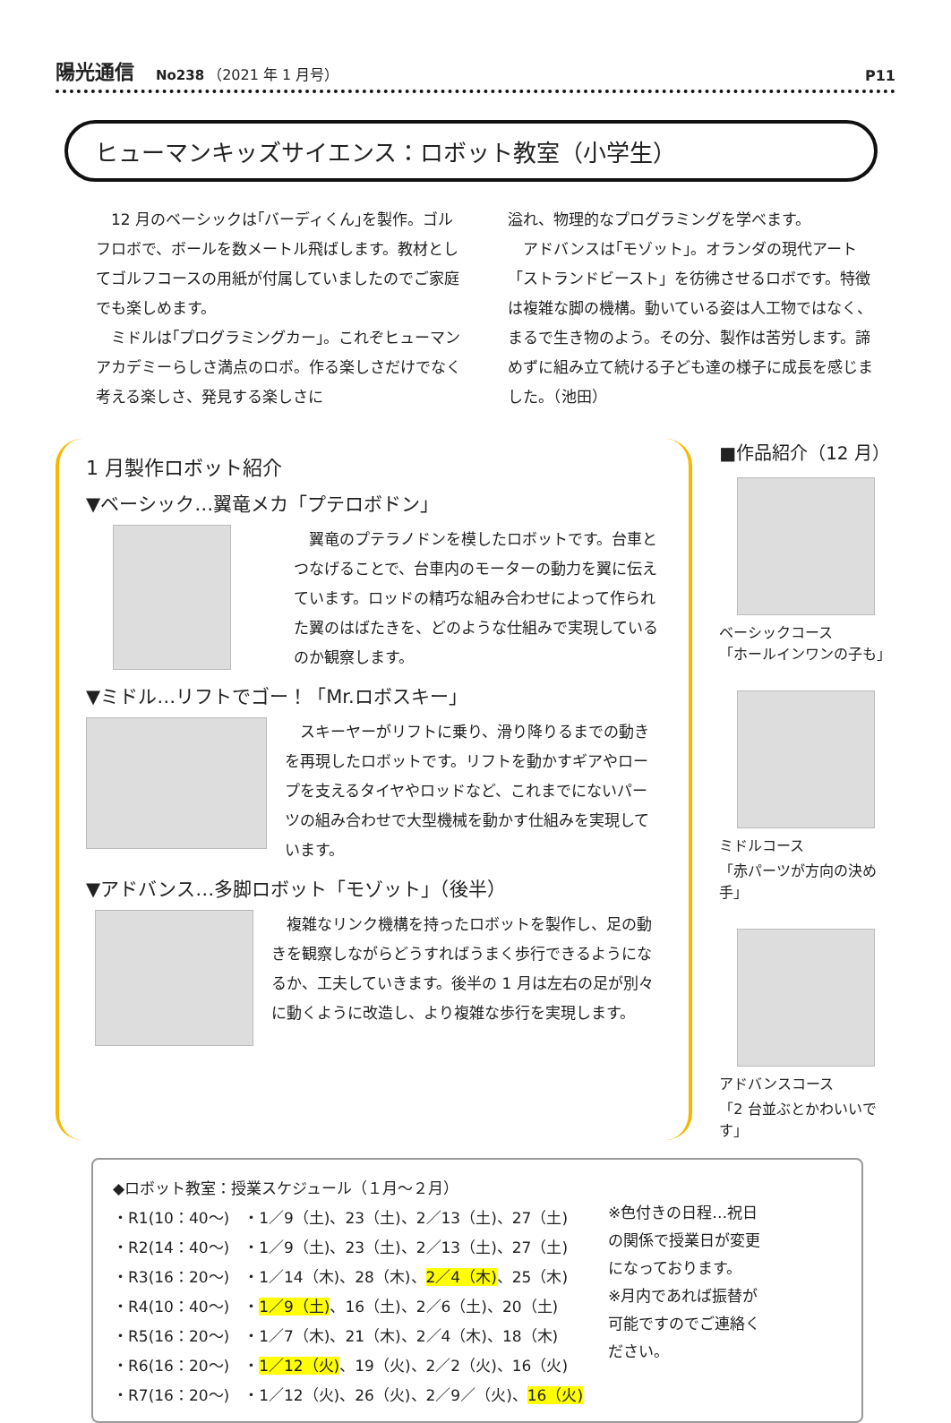陽光通信 No238 （2021 年 1 月号） P11
ヒューマンキッズサイエンス：ロボット教室（小学生）
　12 月のベーシックは｢バーディくん｣を製作。ゴルフロボで、ボールを数メートル飛ばします。教材としてゴルフコースの用紙が付属していましたのでご家庭でも楽しめます。
　ミドルは｢プログラミングカー｣。これぞヒューマンアカデミーらしさ満点のロボ。作る楽しさだけでなく考える楽しさ、発見する楽しさに
溢れ、物理的なプログラミングを学べます。
　アドバンスは｢モゾット｣。オランダの現代アート「ストランドビースト」を彷彿させるロボです。特徴は複雑な脚の機構。動いている姿は人工物ではなく、まるで生き物のよう。その分、製作は苦労します。諦めずに組み立て続ける子ども達の様子に成長を感じました。（池田）
1 月製作ロボット紹介
▼ベーシック…翼竜メカ「プテロボドン」
　翼竜のプテラノドンを模したロボットです。台車とつなげることで、台車内のモーターの動力を翼に伝えています。ロッドの精巧な組み合わせによって作られた翼のはばたきを、どのような仕組みで実現しているのか観察します。
▼ミドル…リフトでゴー！「Mr.ロボスキー」
　スキーヤーがリフトに乗り、滑り降りるまでの動きを再現したロボットです。リフトを動かすギアやロープを支えるタイヤやロッドなど、これまでにないパーツの組み合わせで大型機械を動かす仕組みを実現しています。
▼アドバンス…多脚ロボット「モゾット」（後半）
　複雑なリンク機構を持ったロボットを製作し、足の動きを観察しながらどうすればうまく歩行できるようになるか、工夫していきます。後半の 1 月は左右の足が別々に動くように改造し、より複雑な歩行を実現します。
■作品紹介（12 月）
ベーシックコース
「ホールインワンの子も」
ミドルコース
「赤パーツが方向の決め手」
アドバンスコース
「2 台並ぶとかわいいです」
| ◆ロボット教室：授業スケジュール（１月～２月） | |
| ・R1(10：40～) | ・1／9（土)、23（土)、2／13（土)、27（土) |
| ・R2(14：40～) | ・1／9（土)、23（土)、2／13（土)、27（土) |
| ・R3(16：20～) | ・1／14（木)、28（木)、 2／4（木) 、25（木) |
| ・R4(10：40～) | ・ 1／9（土) 、16（土)、2／6（土)、20（土) |
| ・R5(16：20～) | ・1／7（木)、21（木)、2／4（木)、18（木) |
| ・R6(16：20～) | ・ 1／12（火) 、19（火)、2／2（火)、16（火) |
| ・R7(16：20～) | ・1／12（火)、26（火)、2／9／（火)、 16（火) |
※色付きの日程…祝日の関係で授業日が変更になっております。
※月内であれば振替が可能ですのでご連絡ください。